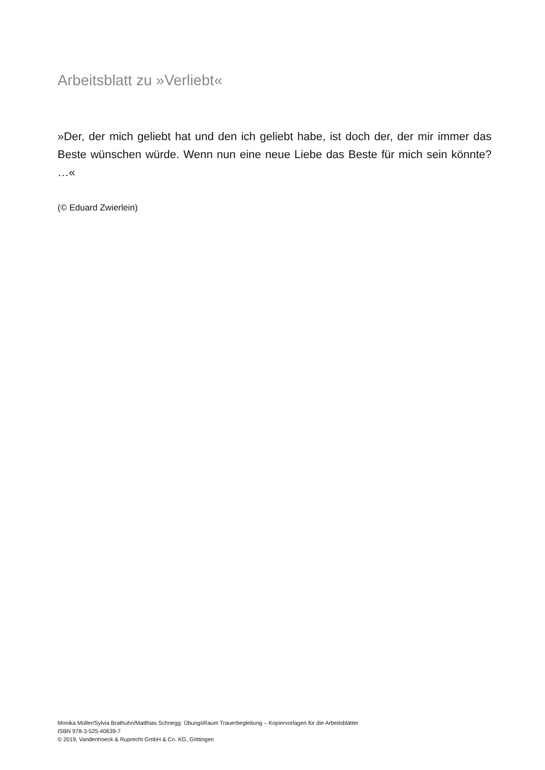Arbeitsblatt zu »Verliebt«
»Der, der mich geliebt hat und den ich geliebt habe, ist doch der, der mir immer das Beste wünschen würde. Wenn nun eine neue Liebe das Beste für mich sein könnte? …«
(© Eduard Zwierlein)
Monika Müller/Sylvia Brathuhn/Matthias Schnegg: ÜbungsRaum Trauerbegleitung – Kopiervorlagen für die Arbeitsblätter
ISBN 978-3-525-40639-7
© 2019, Vandenhoeck & Ruprecht GmbH & Co. KG, Göttingen